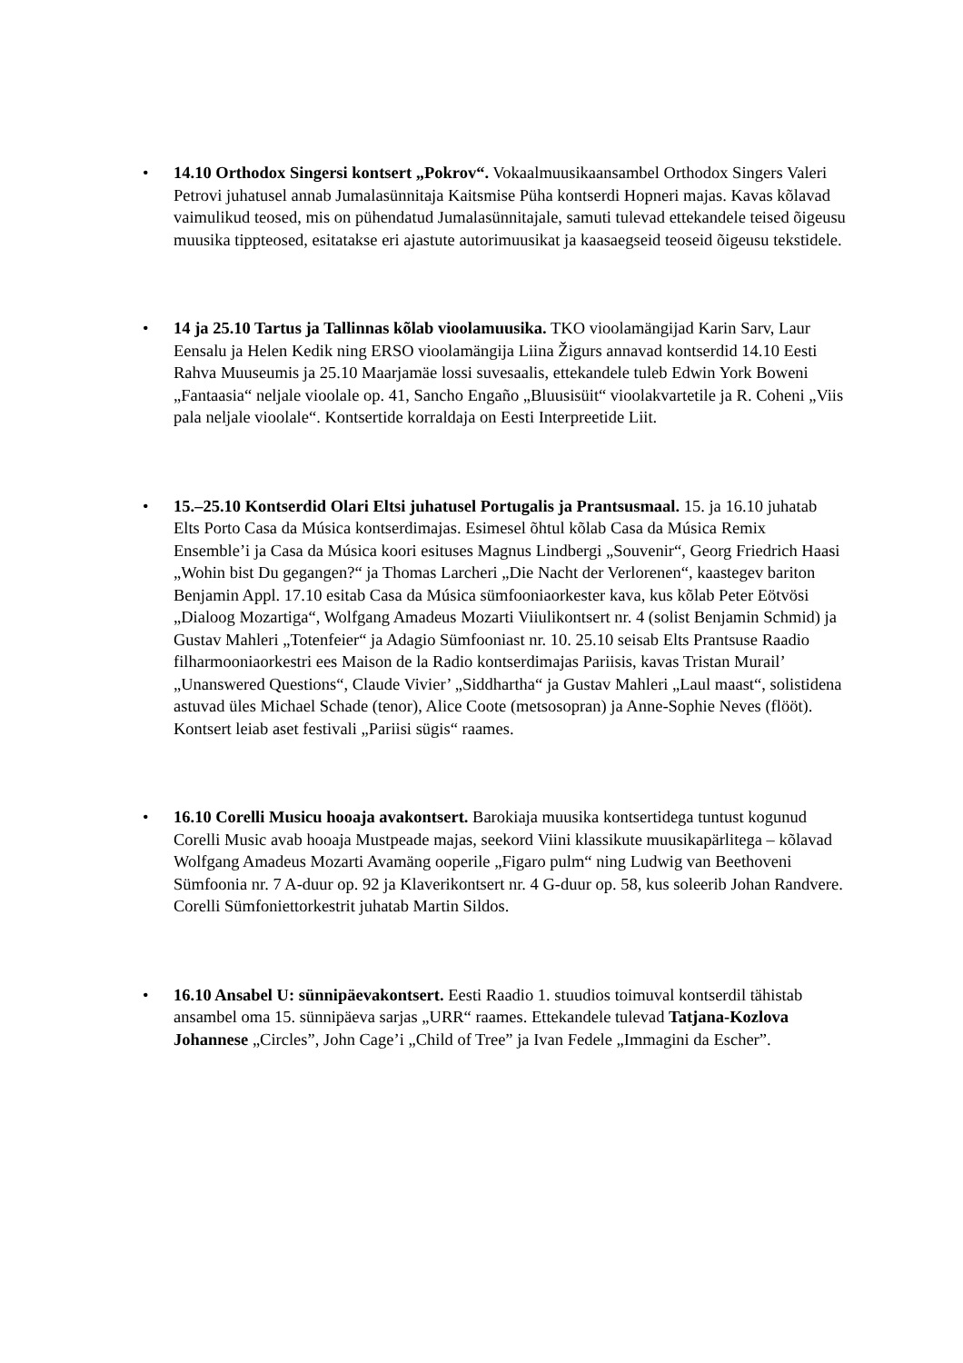•
14.10 Orthodox Singersi kontsert „Pokrov“. Vokaalmuusikaansambel Orthodox Singers Valeri Petrovi juhatusel annab Jumalasünnitaja Kaitsmise Püha kontserdi Hopneri majas. Kavas kõlavad vaimulikud teosed, mis on pühendatud Jumalasünnitajale, samuti tulevad ettekandele teised õigeusu muusika tippteosed, esitatakse eri ajastute autorimuusikat ja kaasaegseid teoseid õigeusu tekstidele.
•
14 ja 25.10 Tartus ja Tallinnas kõlab vioolamuusika. TKO vioolamängijad Karin Sarv, Laur Eensalu ja Helen Kedik ning ERSO vioolamängija Liina Žigurs annavad kontserdid 14.10 Eesti Rahva Muuseumis ja 25.10 Maarjamäe lossi suvesaalis, ettekandele tuleb Edwin York Boweni „Fantaasia“ neljale vioolale op. 41, Sancho Engaño „Bluusisüit“ vioolakvartetile ja R. Coheni „Viis pala neljale vioolale“. Kontsertide korraldaja on Eesti Interpreetide Liit.
•
15.–25.10 Kontserdid Olari Eltsi juhatusel Portugalis ja Prantsusmaal. 15. ja 16.10 juhatab Elts Porto Casa da Música kontserdimajas. Esimesel õhtul kõlab Casa da Música Remix Ensemble’i ja Casa da Música koori esituses Magnus Lindbergi „Souvenir“, Georg Friedrich Haasi „Wohin bist Du gegangen?“ ja Thomas Larcheri „Die Nacht der Verlorenen“, kaastegev bariton Benjamin Appl. 17.10 esitab Casa da Música sümfooniaorkester kava, kus kõlab Peter Eötvösi „Dialoog Mozartiga“, Wolfgang Amadeus Mozarti Viiulikontsert nr. 4 (solist Benjamin Schmid) ja Gustav Mahleri „Totenfeier“ ja Adagio Sümfooniast nr. 10. 25.10 seisab Elts Prantsuse Raadio filharmooniaorkestri ees Maison de la Radio kontserdimajas Pariisis, kavas Tristan Murail’ „Unanswered Questions“, Claude Vivier’ „Siddhartha“ ja Gustav Mahleri „Laul maast“, solistidena astuvad üles Michael Schade (tenor), Alice Coote (metsosopran) ja Anne-Sophie Neves (flööt). Kontsert leiab aset festivali „Pariisi sügis“ raames.
•
16.10 Corelli Musicu hooaja avakontsert. Barokiaja muusika kontsertidega tuntust kogunud Corelli Music avab hooaja Mustpeade majas, seekord Viini klassikute muusikapärlitega – kõlavad Wolfgang Amadeus Mozarti Avamäng ooperile „Figaro pulm“ ning Ludwig van Beethoveni Sümfoonia nr. 7 A-duur op. 92 ja Klaverikontsert nr. 4 G-duur op. 58, kus soleerib Johan Randvere. Corelli Sümfoniettorkestrit juhatab Martin Sildos.
•
16.10 Ansabel U: sünnipäevakontsert. Eesti Raadio 1. stuudios toimuval kontserdil tähistab ansambel oma 15. sünnipäeva sarjas „URR“ raames. Ettekandele tulevad Tatjana-Kozlova Johannese „Circles”, John Cage’i „Child of Tree” ja Ivan Fedele „Immagini da Escher”.